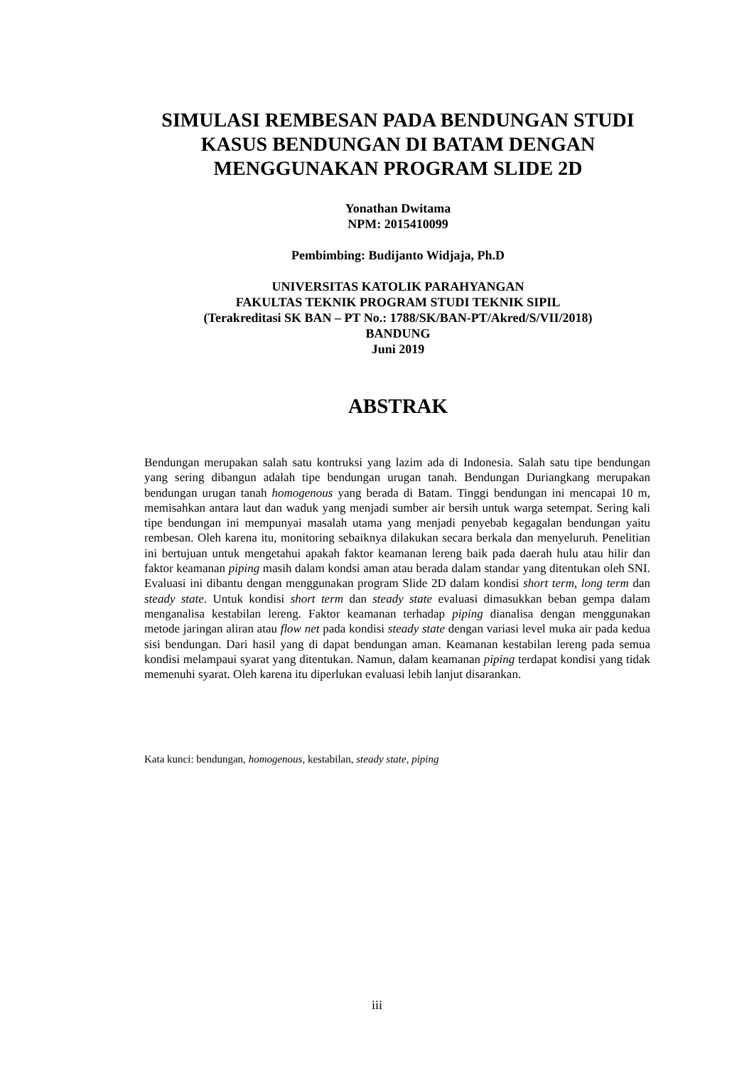SIMULASI REMBESAN PADA BENDUNGAN STUDI KASUS BENDUNGAN DI BATAM DENGAN MENGGUNAKAN PROGRAM SLIDE 2D
Yonathan Dwitama
NPM: 2015410099
Pembimbing: Budijanto Widjaja, Ph.D
UNIVERSITAS KATOLIK PARAHYANGAN
FAKULTAS TEKNIK PROGRAM STUDI TEKNIK SIPIL
(Terakreditasi SK BAN – PT No.: 1788/SK/BAN-PT/Akred/S/VII/2018)
BANDUNG
Juni 2019
ABSTRAK
Bendungan merupakan salah satu kontruksi yang lazim ada di Indonesia. Salah satu tipe bendungan yang sering dibangun adalah tipe bendungan urugan tanah. Bendungan Duriangkang merupakan bendungan urugan tanah homogenous yang berada di Batam. Tinggi bendungan ini mencapai 10 m, memisahkan antara laut dan waduk yang menjadi sumber air bersih untuk warga setempat. Sering kali tipe bendungan ini mempunyai masalah utama yang menjadi penyebab kegagalan bendungan yaitu rembesan. Oleh karena itu, monitoring sebaiknya dilakukan secara berkala dan menyeluruh. Penelitian ini bertujuan untuk mengetahui apakah faktor keamanan lereng baik pada daerah hulu atau hilir dan faktor keamanan piping masih dalam kondsi aman atau berada dalam standar yang ditentukan oleh SNI. Evaluasi ini dibantu dengan menggunakan program Slide 2D dalam kondisi short term, long term dan steady state. Untuk kondisi short term dan steady state evaluasi dimasukkan beban gempa dalam menganalisa kestabilan lereng. Faktor keamanan terhadap piping dianalisa dengan menggunakan metode jaringan aliran atau flow net pada kondisi steady state dengan variasi level muka air pada kedua sisi bendungan. Dari hasil yang di dapat bendungan aman. Keamanan kestabilan lereng pada semua kondisi melampaui syarat yang ditentukan. Namun, dalam keamanan piping terdapat kondisi yang tidak memenuhi syarat. Oleh karena itu diperlukan evaluasi lebih lanjut disarankan.
Kata kunci: bendungan, homogenous, kestabilan, steady state, piping
iii